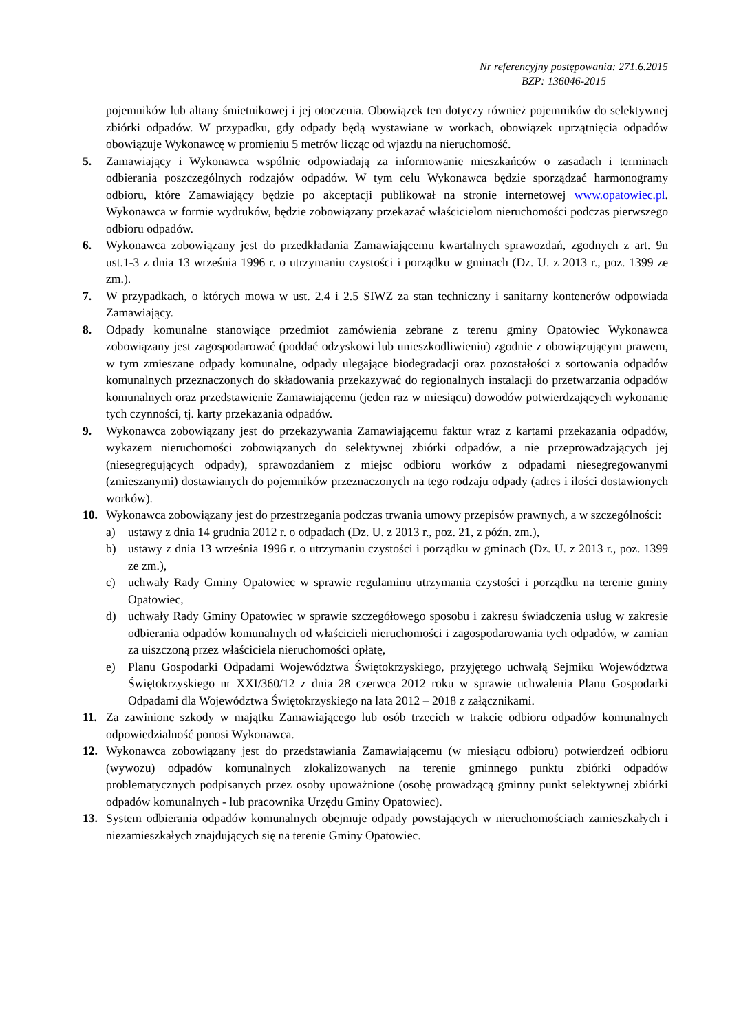Nr referencyjny postępowania: 271.6.2015
BZP: 136046-2015
pojemników lub altany śmietnikowej i jej otoczenia. Obowiązek ten dotyczy również pojemników do selektywnej zbiórki odpadów. W przypadku, gdy odpady będą wystawiane w workach, obowiązek uprzątnięcia odpadów obowiązuje Wykonawcę w promieniu 5 metrów licząc od wjazdu na nieruchomość.
5. Zamawiający i Wykonawca wspólnie odpowiadają za informowanie mieszkańców o zasadach i terminach odbierania poszczególnych rodzajów odpadów. W tym celu Wykonawca będzie sporządzać harmonogramy odbioru, które Zamawiający będzie po akceptacji publikował na stronie internetowej www.opatowiec.pl. Wykonawca w formie wydruków, będzie zobowiązany przekazać właścicielom nieruchomości podczas pierwszego odbioru odpadów.
6. Wykonawca zobowiązany jest do przedkładania Zamawiającemu kwartalnych sprawozdań, zgodnych z art. 9n ust.1-3 z dnia 13 września 1996 r. o utrzymaniu czystości i porządku w gminach (Dz. U. z 2013 r., poz. 1399 ze zm.).
7. W przypadkach, o których mowa w ust. 2.4 i 2.5 SIWZ za stan techniczny i sanitarny kontenerów odpowiada Zamawiający.
8. Odpady komunalne stanowiące przedmiot zamówienia zebrane z terenu gminy Opatowiec Wykonawca zobowiązany jest zagospodarować (poddać odzyskowi lub unieszkodliwieniu) zgodnie z obowiązującym prawem, w tym zmieszane odpady komunalne, odpady ulegające biodegradacji oraz pozostałości z sortowania odpadów komunalnych przeznaczonych do składowania przekazywać do regionalnych instalacji do przetwarzania odpadów komunalnych oraz przedstawienie Zamawiającemu (jeden raz w miesiącu) dowodów potwierdzających wykonanie tych czynności, tj. karty przekazania odpadów.
9. Wykonawca zobowiązany jest do przekazywania Zamawiającemu faktur wraz z kartami przekazania odpadów, wykazem nieruchomości zobowiązanych do selektywnej zbiórki odpadów, a nie przeprowadzających jej (niesegregujących odpady), sprawozdaniem z miejsc odbioru worków z odpadami niesegregowanymi (zmieszanymi) dostawianych do pojemników przeznaczonych na tego rodzaju odpady (adres i ilości dostawionych worków).
10. Wykonawca zobowiązany jest do przestrzegania podczas trwania umowy przepisów prawnych, a w szczególności:
a) ustawy z dnia 14 grudnia 2012 r. o odpadach (Dz. U. z 2013 r., poz. 21, z późn. zm.),
b) ustawy z dnia 13 września 1996 r. o utrzymaniu czystości i porządku w gminach (Dz. U. z 2013 r., poz. 1399 ze zm.),
c) uchwały Rady Gminy Opatowiec w sprawie regulaminu utrzymania czystości i porządku na terenie gminy Opatowiec,
d) uchwały Rady Gminy Opatowiec w sprawie szczegółowego sposobu i zakresu świadczenia usług w zakresie odbierania odpadów komunalnych od właścicieli nieruchomości i zagospodarowania tych odpadów, w zamian za uiszczoną przez właściciela nieruchomości opłatę,
e) Planu Gospodarki Odpadami Województwa Świętokrzyskiego, przyjętego uchwałą Sejmiku Województwa Świętokrzyskiego nr XXI/360/12 z dnia 28 czerwca 2012 roku w sprawie uchwalenia Planu Gospodarki Odpadami dla Województwa Świętokrzyskiego na lata 2012 – 2018 z załącznikami.
11. Za zawinione szkody w majątku Zamawiającego lub osób trzecich w trakcie odbioru odpadów komunalnych odpowiedzialność ponosi Wykonawca.
12. Wykonawca zobowiązany jest do przedstawiania Zamawiającemu (w miesiącu odbioru) potwierdzeń odbioru (wywozu) odpadów komunalnych zlokalizowanych na terenie gminnego punktu zbiórki odpadów problematycznych podpisanych przez osoby upoważnione (osobę prowadzącą gminny punkt selektywnej zbiórki odpadów komunalnych - lub pracownika Urzędu Gminy Opatowiec).
13. System odbierania odpadów komunalnych obejmuje odpady powstających w nieruchomościach zamieszkałych i niezamieszkałych znajdujących się na terenie Gminy Opatowiec.